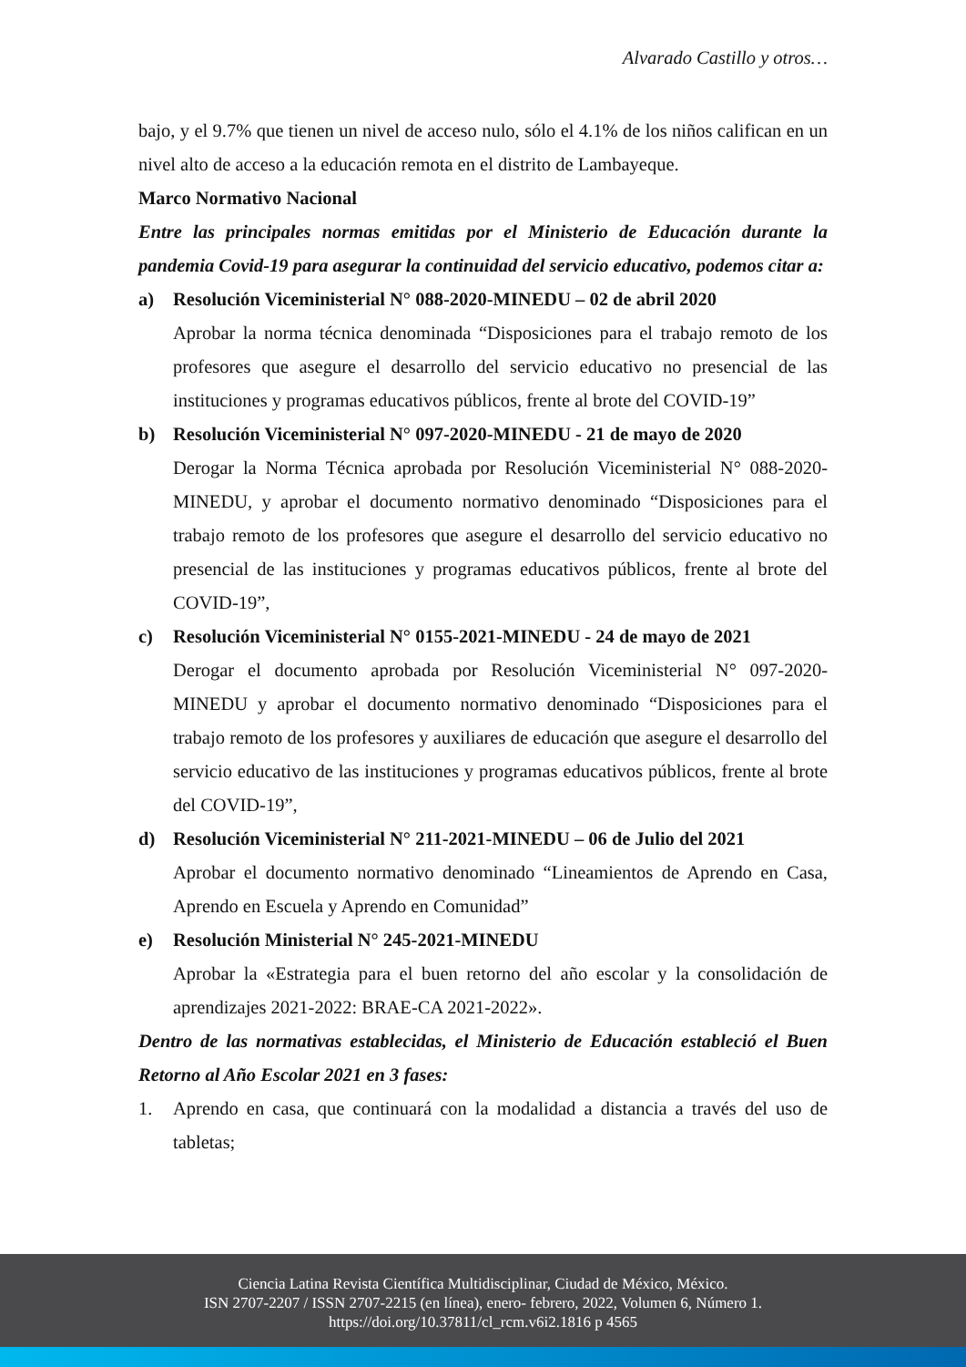Alvarado Castillo y otros…
bajo, y el 9.7% que tienen un nivel de acceso nulo, sólo el 4.1% de los niños califican en un nivel alto de acceso a la educación remota en el distrito de Lambayeque.
Marco Normativo Nacional
Entre las principales normas emitidas por el Ministerio de Educación durante la pandemia Covid-19 para asegurar la continuidad del servicio educativo, podemos citar a:
a) Resolución Viceministerial N° 088-2020-MINEDU – 02 de abril 2020
Aprobar la norma técnica denominada “Disposiciones para el trabajo remoto de los profesores que asegure el desarrollo del servicio educativo no presencial de las instituciones y programas educativos públicos, frente al brote del COVID-19”
b) Resolución Viceministerial N° 097-2020-MINEDU - 21 de mayo de 2020
Derogar la Norma Técnica aprobada por Resolución Viceministerial N° 088-2020-MINEDU, y aprobar el documento normativo denominado “Disposiciones para el trabajo remoto de los profesores que asegure el desarrollo del servicio educativo no presencial de las instituciones y programas educativos públicos, frente al brote del COVID-19”,
c) Resolución Viceministerial N° 0155-2021-MINEDU - 24 de mayo de 2021
Derogar el documento aprobada por Resolución Viceministerial N° 097-2020-MINEDU y aprobar el documento normativo denominado “Disposiciones para el trabajo remoto de los profesores y auxiliares de educación que asegure el desarrollo del servicio educativo de las instituciones y programas educativos públicos, frente al brote del COVID-19”,
d) Resolución Viceministerial N° 211-2021-MINEDU – 06 de Julio del 2021
Aprobar el documento normativo denominado “Lineamientos de Aprendo en Casa, Aprendo en Escuela y Aprendo en Comunidad”
e) Resolución Ministerial N° 245-2021-MINEDU
Aprobar la «Estrategia para el buen retorno del año escolar y la consolidación de aprendizajes 2021-2022: BRAE-CA 2021-2022».
Dentro de las normativas establecidas, el Ministerio de Educación estableció el Buen Retorno al Año Escolar 2021 en 3 fases:
1. Aprendo en casa, que continuará con la modalidad a distancia a través del uso de tabletas;
Ciencia Latina Revista Científica Multidisciplinar, Ciudad de México, México.
ISN 2707-2207 / ISSN 2707-2215 (en línea), enero- febrero, 2022, Volumen 6, Número 1.
https://doi.org/10.37811/cl_rcm.v6i2.1816 p 4565